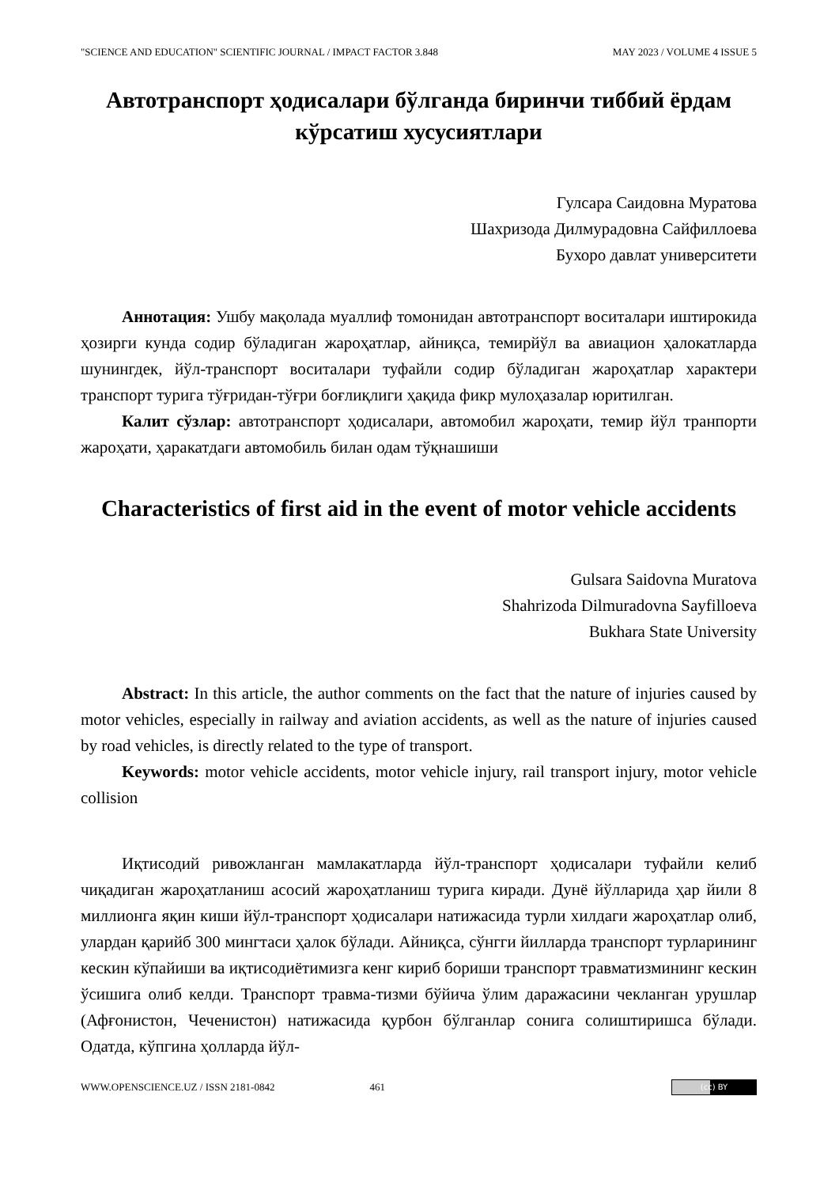"SCIENCE AND EDUCATION" SCIENTIFIC JOURNAL / IMPACT FACTOR 3.848 MAY 2023 / VOLUME 4 ISSUE 5
Автотранспорт ҳодисалари бўлганда биринчи тиббий ёрдам кўрсатиш хусусиятлари
Гулсара Саидовна Муратова
Шахризода Дилмурадовна Сайфиллоева
Бухоро давлат университети
Аннотация: Ушбу мақолада муаллиф томонидан автотранспорт воситалари иштирокида ҳозирги кунда содир бўладиган жароҳатлар, айниқса, темирйўл ва авиацион ҳалокатларда шунингдек, йўл-транспорт воситалари туфайли содир бўладиган жароҳатлар характери транспорт турига тўғридан-тўғри боғлиқлиги ҳақида фикр мулоҳазалар юритилган.
Калит сўзлар: автотранспорт ҳодисалари, автомобил жароҳати, темир йўл транпорти жароҳати, ҳаракатдаги автомобиль билан одам тўқнашиши
Characteristics of first aid in the event of motor vehicle accidents
Gulsara Saidovna Muratova
Shahrizoda Dilmuradovna Sayfilloeva
Bukhara State University
Abstract: In this article, the author comments on the fact that the nature of injuries caused by motor vehicles, especially in railway and aviation accidents, as well as the nature of injuries caused by road vehicles, is directly related to the type of transport.
Keywords: motor vehicle accidents, motor vehicle injury, rail transport injury, motor vehicle collision
Иқтисодий ривожланган мамлакатларда йўл-транспорт ҳодисалари туфайли келиб чиқадиган жароҳатланиш асосий жароҳатланиш турига киради. Дунё йўлларида ҳар йили 8 миллионга яқин киши йўл-транспорт ҳодисалари натижасида турли хилдаги жароҳатлар олиб, улардан қарийб 300 мингтаси ҳалок бўлади. Айниқса, сўнгги йилларда транспорт турларининг кескин кўпайиши ва иқтисодиётимизга кенг кириб бориши транспорт травматизмининг кескин ўсишига олиб келди. Транспорт травма-тизми бўйича ўлим даражасини чекланган урушлар (Афғонистон, Чеченистон) натижасида қурбон бўлганлар сонига солиштиришса бўлади. Одатда, кўпгина ҳолларда йўл-
WWW.OPENSCIENCE.UZ / ISSN 2181-0842 461 (cc) BY